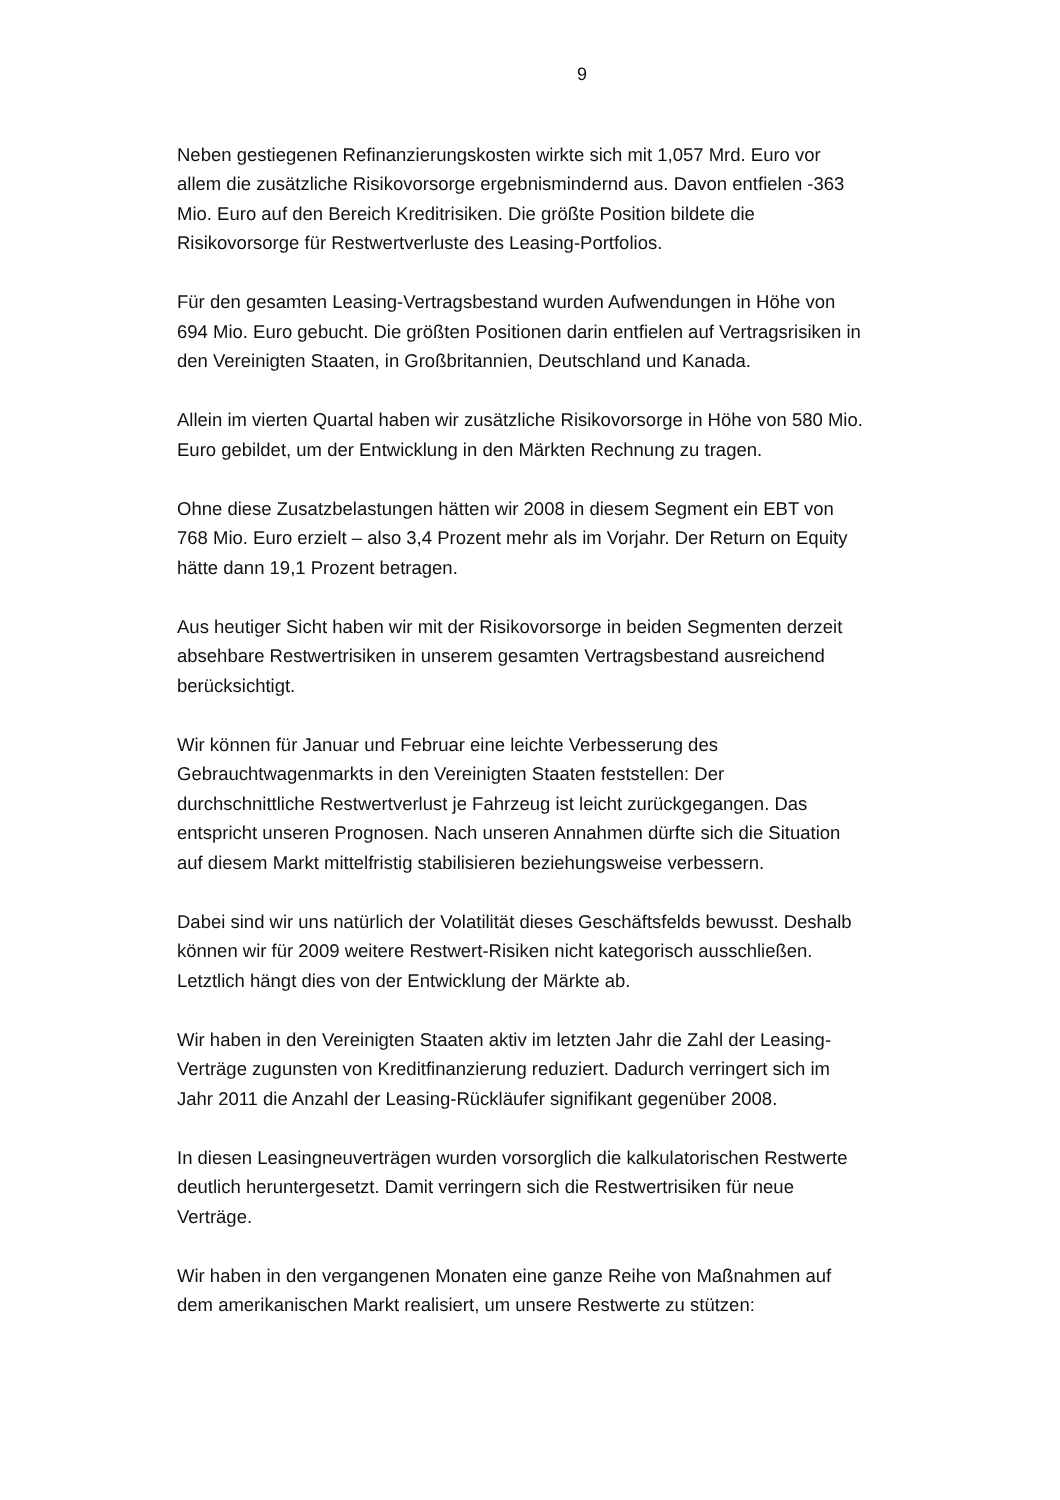9
Neben gestiegenen Refinanzierungskosten wirkte sich mit 1,057 Mrd. Euro vor allem die zusätzliche Risikovorsorge ergebnismindernd aus. Davon entfielen -363 Mio. Euro auf den Bereich Kreditrisiken. Die größte Position bildete die Risikovorsorge für Restwertverluste des Leasing-Portfolios.
Für den gesamten Leasing-Vertragsbestand wurden Aufwendungen in Höhe von 694 Mio. Euro gebucht. Die größten Positionen darin entfielen auf Vertragsrisiken in den Vereinigten Staaten, in Großbritannien, Deutschland und Kanada.
Allein im vierten Quartal haben wir zusätzliche Risikovorsorge in Höhe von 580 Mio. Euro gebildet, um der Entwicklung in den Märkten Rechnung zu tragen.
Ohne diese Zusatzbelastungen hätten wir 2008 in diesem Segment ein EBT von 768 Mio. Euro erzielt – also 3,4 Prozent mehr als im Vorjahr. Der Return on Equity hätte dann 19,1 Prozent betragen.
Aus heutiger Sicht haben wir mit der Risikovorsorge in beiden Segmenten derzeit absehbare Restwertrisiken in unserem gesamten Vertragsbestand ausreichend berücksichtigt.
Wir können für Januar und Februar eine leichte Verbesserung des Gebrauchtwagenmarkts in den Vereinigten Staaten feststellen: Der durchschnittliche Restwertverlust je Fahrzeug ist leicht zurückgegangen. Das entspricht unseren Prognosen. Nach unseren Annahmen dürfte sich die Situation auf diesem Markt mittelfristig stabilisieren beziehungsweise verbessern.
Dabei sind wir uns natürlich der Volatilität dieses Geschäftsfelds bewusst. Deshalb können wir für 2009 weitere Restwert-Risiken nicht kategorisch ausschließen. Letztlich hängt dies von der Entwicklung der Märkte ab.
Wir haben in den Vereinigten Staaten aktiv im letzten Jahr die Zahl der Leasing-Verträge zugunsten von Kreditfinanzierung reduziert. Dadurch verringert sich im Jahr 2011 die Anzahl der Leasing-Rückläufer signifikant gegenüber 2008.
In diesen Leasingneuverträgen wurden vorsorglich die kalkulatorischen Restwerte deutlich heruntergesetzt. Damit verringern sich die Restwertrisiken für neue Verträge.
Wir haben in den vergangenen Monaten eine ganze Reihe von Maßnahmen auf dem amerikanischen Markt realisiert, um unsere Restwerte zu stützen: